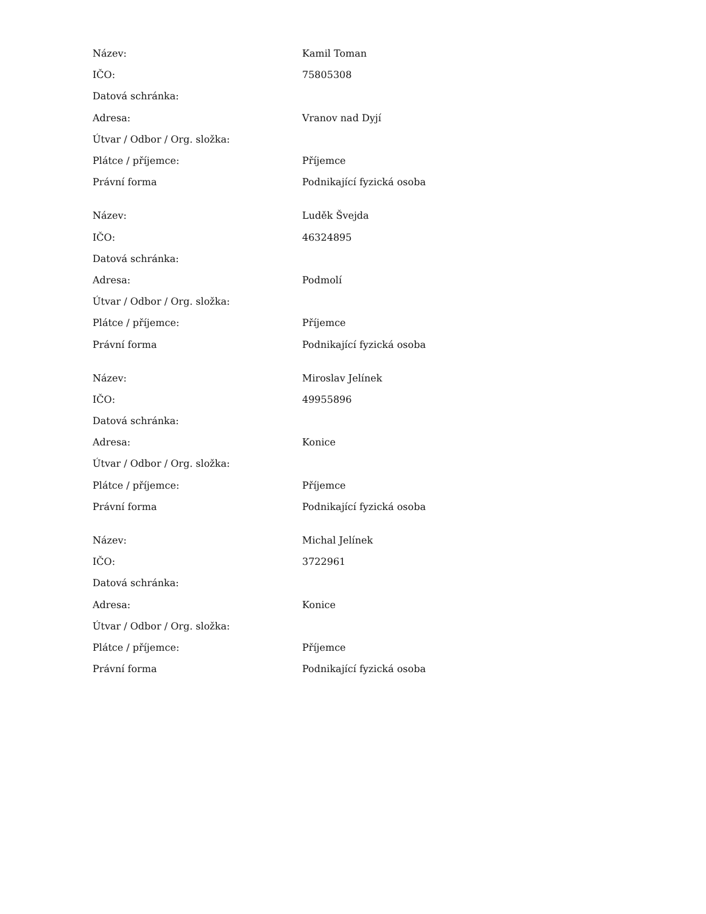| Název: | Kamil Toman |
| IČO: | 75805308 |
| Datová schránka: | |
| Adresa: | Vranov nad Dyjí |
| Útvar / Odbor / Org. složka: | |
| Plátce / příjemce: | Příjemce |
| Právní forma | Podnikající fyzická osoba |
| Název: | Luděk Švejda |
| IČO: | 46324895 |
| Datová schránka: | |
| Adresa: | Podmolí |
| Útvar / Odbor / Org. složka: | |
| Plátce / příjemce: | Příjemce |
| Právní forma | Podnikající fyzická osoba |
| Název: | Miroslav Jelínek |
| IČO: | 49955896 |
| Datová schránka: | |
| Adresa: | Konice |
| Útvar / Odbor / Org. složka: | |
| Plátce / příjemce: | Příjemce |
| Právní forma | Podnikající fyzická osoba |
| Název: | Michal Jelínek |
| IČO: | 3722961 |
| Datová schránka: | |
| Adresa: | Konice |
| Útvar / Odbor / Org. složka: | |
| Plátce / příjemce: | Příjemce |
| Právní forma | Podnikající fyzická osoba |